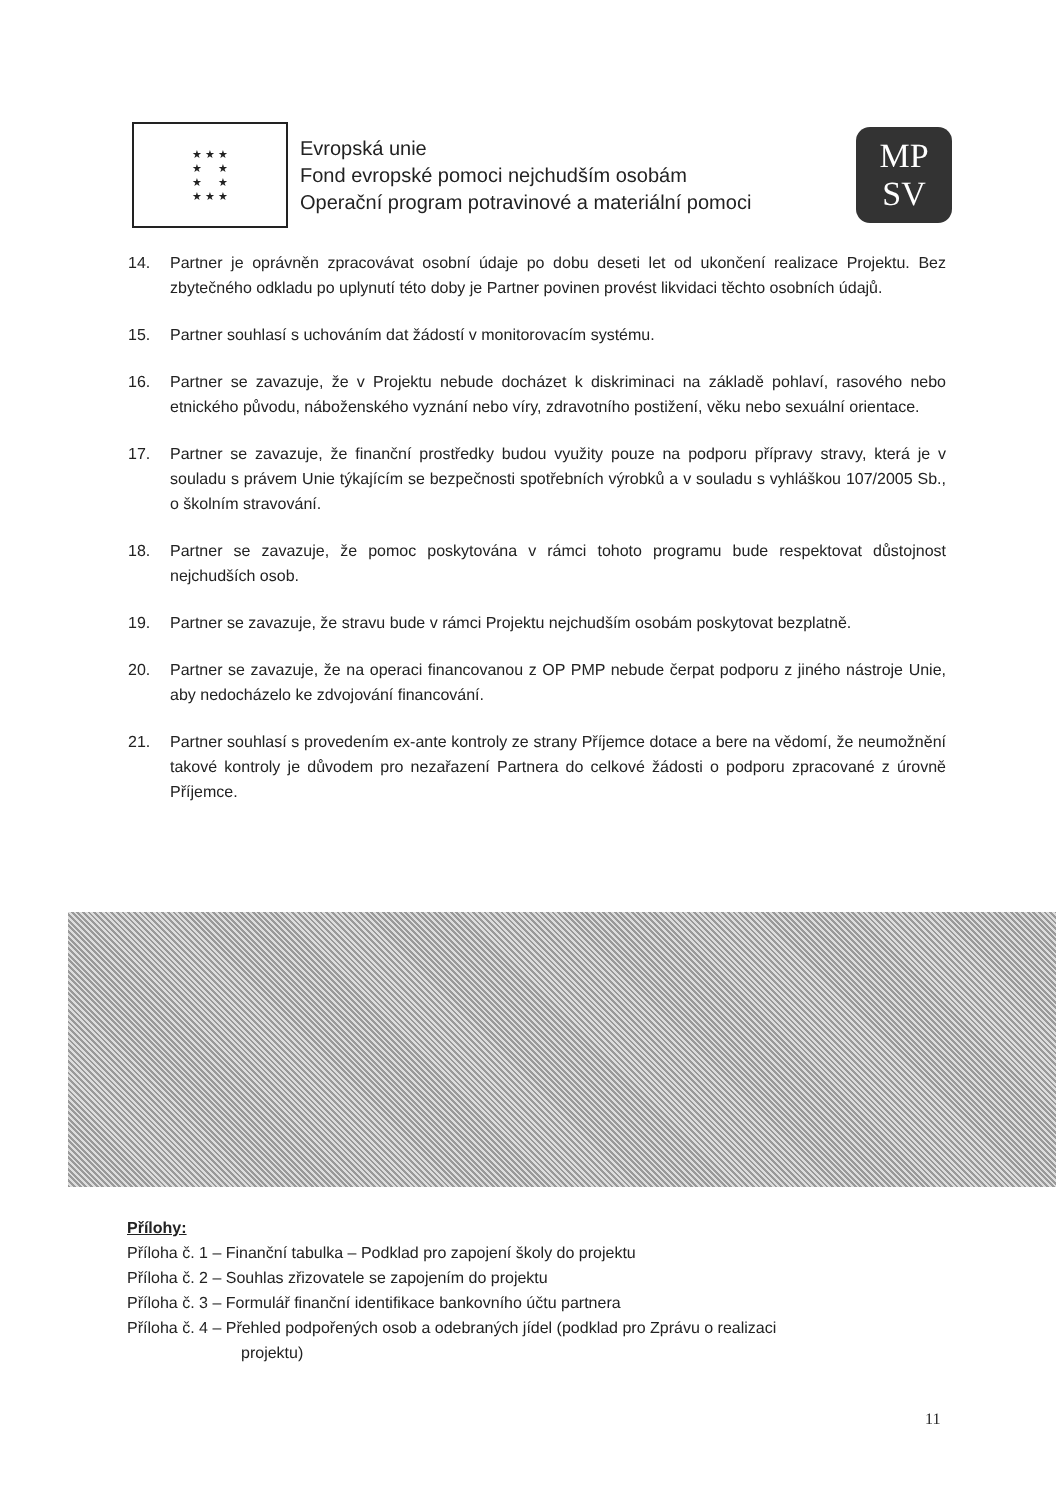★ ★ ★
★ ★
★ ★
★ ★ ★
Evropská unie
Fond evropské pomoci nejchudším osobám
Operační program potravinové a materiální pomoci
MP
SV
14. Partner je oprávněn zpracovávat osobní údaje po dobu deseti let od ukončení realizace Projektu. Bez zbytečného odkladu po uplynutí této doby je Partner povinen provést likvidaci těchto osobních údajů.
15. Partner souhlasí s uchováním dat žádostí v monitorovacím systému.
16. Partner se zavazuje, že v Projektu nebude docházet k diskriminaci na základě pohlaví, rasového nebo etnického původu, náboženského vyznání nebo víry, zdravotního postižení, věku nebo sexuální orientace.
17. Partner se zavazuje, že finanční prostředky budou využity pouze na podporu přípravy stravy, která je v souladu s právem Unie týkajícím se bezpečnosti spotřebních výrobků a v souladu s vyhláškou 107/2005 Sb., o školním stravování.
18. Partner se zavazuje, že pomoc poskytována v rámci tohoto programu bude respektovat důstojnost nejchudších osob.
19. Partner se zavazuje, že stravu bude v rámci Projektu nejchudším osobám poskytovat bezplatně.
20. Partner se zavazuje, že na operaci financovanou z OP PMP nebude čerpat podporu z jiného nástroje Unie, aby nedocházelo ke zdvojování financování.
21. Partner souhlasí s provedením ex-ante kontroly ze strany Příjemce dotace a bere na vědomí, že neumožnění takové kontroly je důvodem pro nezařazení Partnera do celkové žádosti o podporu zpracované z úrovně Příjemce.
Přílohy:
Příloha č. 1 – Finanční tabulka – Podklad pro zapojení školy do projektu
Příloha č. 2 – Souhlas zřizovatele se zapojením do projektu
Příloha č. 3 – Formulář finanční identifikace bankovního účtu partnera
Příloha č. 4 – Přehled podpořených osob a odebraných jídel (podklad pro Zprávu o realizaci
projektu)
11